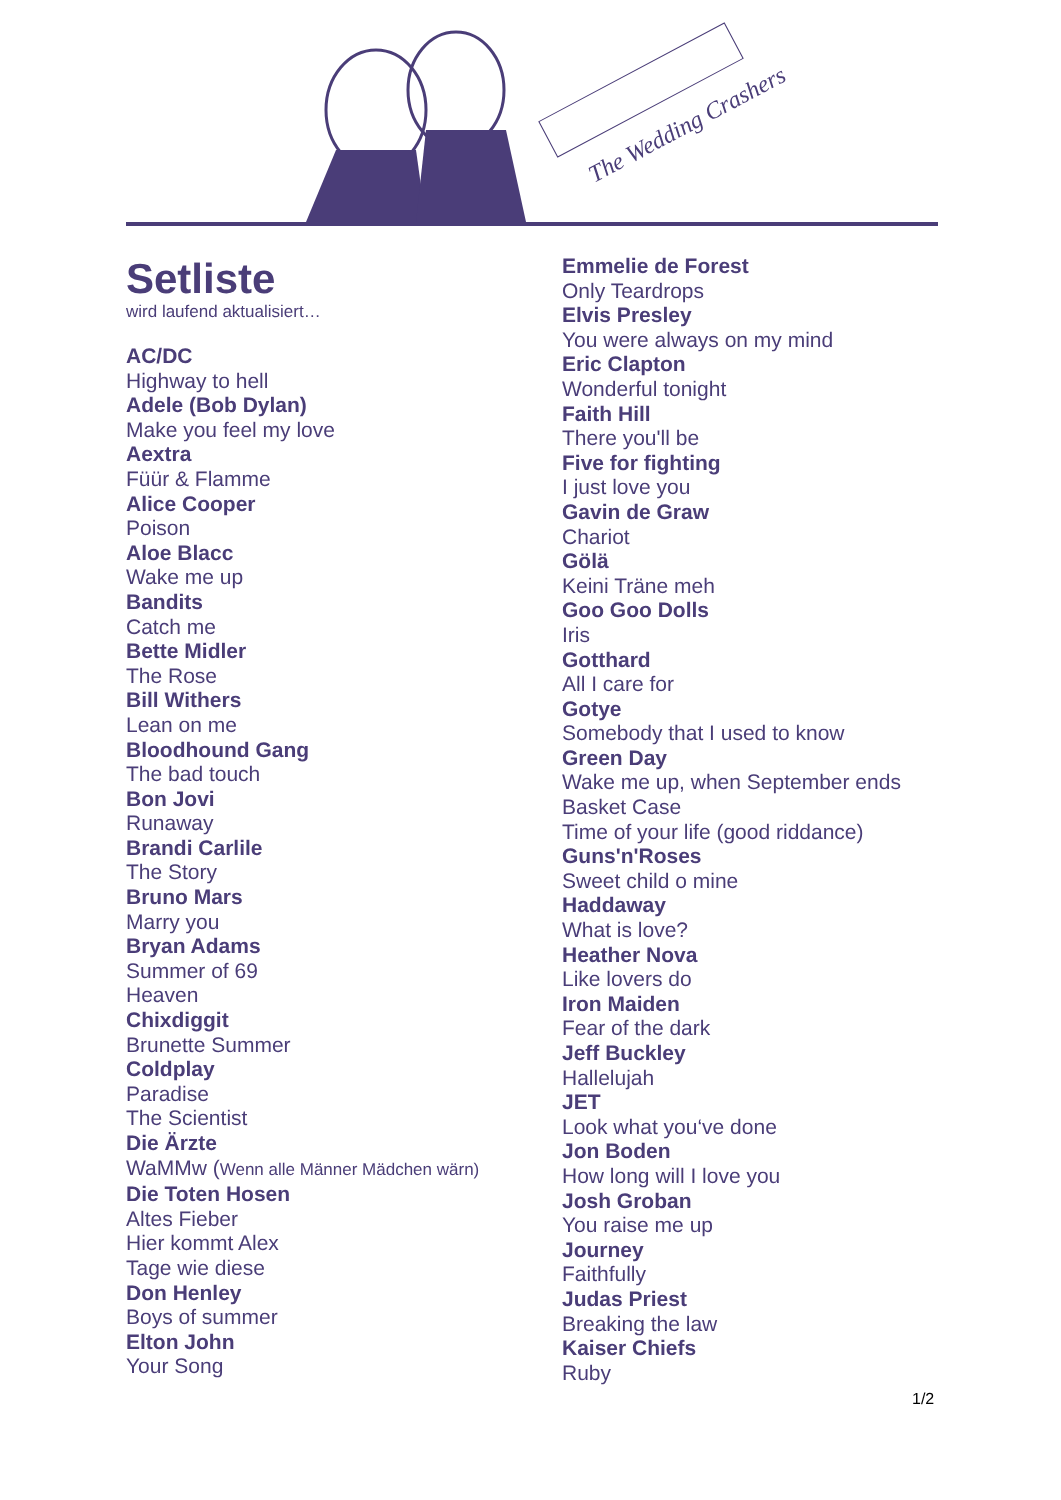The Wedding Crashers
Setliste
wird laufend aktualisiert…
AC/DC
Highway to hell
Adele (Bob Dylan)
Make you feel my love
Aextra
Füür & Flamme
Alice Cooper
Poison
Aloe Blacc
Wake me up
Bandits
Catch me
Bette Midler
The Rose
Bill Withers
Lean on me
Bloodhound Gang
The bad touch
Bon Jovi
Runaway
Brandi Carlile
The Story
Bruno Mars
Marry you
Bryan Adams
Summer of 69
Heaven
Chixdiggit
Brunette Summer
Coldplay
Paradise
The Scientist
Die Ärzte
WaMMw (Wenn alle Männer Mädchen wärn)
Die Toten Hosen
Altes Fieber
Hier kommt Alex
Tage wie diese
Don Henley
Boys of summer
Elton John
Your Song
Emmelie de Forest
Only Teardrops
Elvis Presley
You were always on my mind
Eric Clapton
Wonderful tonight
Faith Hill
There you'll be
Five for fighting
I just love you
Gavin de Graw
Chariot
Gölä
Keini Träne meh
Goo Goo Dolls
Iris
Gotthard
All I care for
Gotye
Somebody that I used to know
Green Day
Wake me up, when September ends
Basket Case
Time of your life (good riddance)
Guns'n'Roses
Sweet child o mine
Haddaway
What is love?
Heather Nova
Like lovers do
Iron Maiden
Fear of the dark
Jeff Buckley
Hallelujah
JET
Look what you‘ve done
Jon Boden
How long will I love you
Josh Groban
You raise me up
Journey
Faithfully
Judas Priest
Breaking the law
Kaiser Chiefs
Ruby
1/2